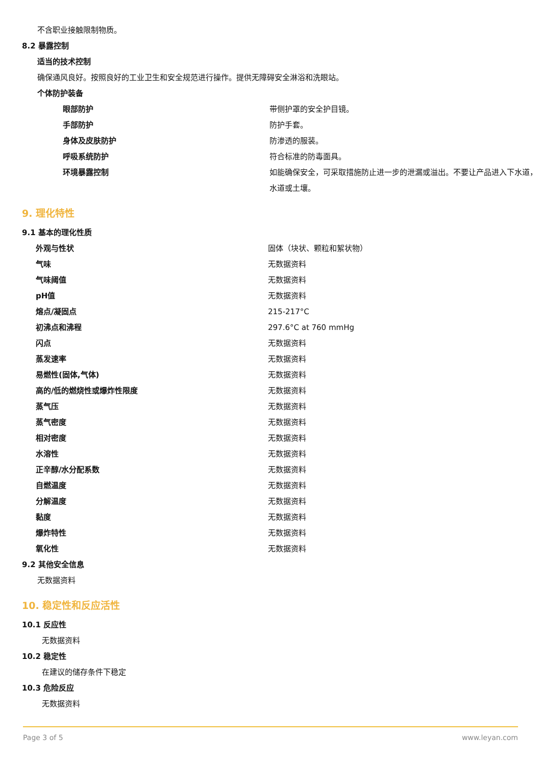不含职业接触限制物质。
8.2 暴露控制
适当的技术控制
确保通风良好。按照良好的工业卫生和安全规范进行操作。提供无障碍安全淋浴和洗眼站。
个体防护装备
| 眼部防护 | 带侧护罩的安全护目镜。 |
| 手部防护 | 防护手套。 |
| 身体及皮肤防护 | 防渗透的服装。 |
| 呼吸系统防护 | 符合标准的防毒面具。 |
| 环境暴露控制 | 如能确保安全，可采取措施防止进一步的泄漏或溢出。不要让产品进入下水道，水道或土壤。 |
9. 理化特性
9.1 基本的理化性质
| 外观与性状 | 固体（块状、颗粒和絮状物） |
| 气味 | 无数据资料 |
| 气味阈值 | 无数据资料 |
| pH值 | 无数据资料 |
| 熔点/凝固点 | 215-217°C |
| 初沸点和沸程 | 297.6°C at 760 mmHg |
| 闪点 | 无数据资料 |
| 蒸发速率 | 无数据资料 |
| 易燃性(固体,气体) | 无数据资料 |
| 高的/低的燃烧性或爆炸性限度 | 无数据资料 |
| 蒸气压 | 无数据资料 |
| 蒸气密度 | 无数据资料 |
| 相对密度 | 无数据资料 |
| 水溶性 | 无数据资料 |
| 正辛醇/水分配系数 | 无数据资料 |
| 自燃温度 | 无数据资料 |
| 分解温度 | 无数据资料 |
| 黏度 | 无数据资料 |
| 爆炸特性 | 无数据资料 |
| 氧化性 | 无数据资料 |
9.2 其他安全信息
无数据资料
10. 稳定性和反应活性
10.1 反应性
无数据资料
10.2 稳定性
在建议的储存条件下稳定
10.3 危险反应
无数据资料
Page 3 of 5 www.leyan.com